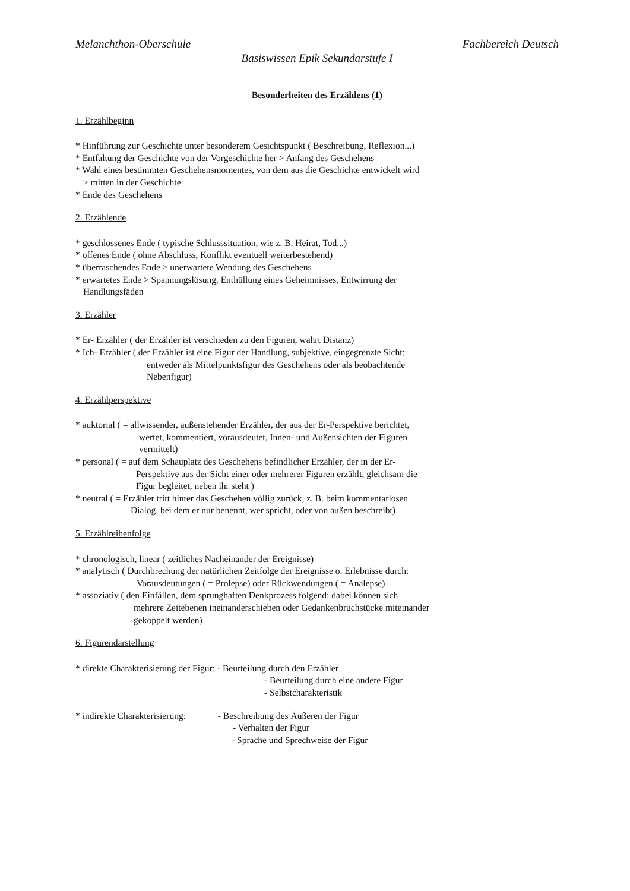Melanchthon-Oberschule Fachbereich Deutsch
Basiswissen Epik Sekundarstufe I
Besonderheiten des Erzählens (1)
1. Erzählbeginn
* Hinführung zur Geschichte unter besonderem Gesichtspunkt ( Beschreibung, Reflexion...)
* Entfaltung der Geschichte von der Vorgeschichte her > Anfang des Geschehens
* Wahl eines bestimmten Geschehensmomentes, von dem aus die Geschichte entwickelt wird
> mitten in der Geschichte
* Ende des Geschehens
2. Erzählende
* geschlossenes Ende ( typische Schlusssituation, wie z. B. Heirat, Tod...)
* offenes Ende ( ohne Abschluss, Konflikt eventuell weiterbestehend)
* überraschendes Ende > unerwartete Wendung des Geschehens
* erwartetes Ende > Spannungslösung, Enthüllung eines Geheimnisses, Entwirrung der
Handlungsfäden
3. Erzähler
* Er- Erzähler ( der Erzähler ist verschieden zu den Figuren, wahrt Distanz)
* Ich- Erzähler ( der Erzähler ist eine Figur der Handlung, subjektive, eingegrenzte Sicht:
entweder als Mittelpunktsfigur des Geschehens oder als beobachtende
Nebenfigur)
4. Erzählperspektive
* auktorial ( = allwissender, außenstehender Erzähler, der aus der Er-Perspektive berichtet,
wertet, kommentiert, vorausdeutet, Innen- und Außensichten der Figuren
vermittelt)
* personal ( = auf dem Schauplatz des Geschehens befindlicher Erzähler, der in der Er-
Perspektive aus der Sicht einer oder mehrerer Figuren erzählt, gleichsam die
Figur begleitet, neben ihr steht )
* neutral ( = Erzähler tritt hinter das Geschehen völlig zurück, z. B. beim kommentarlosen
Dialog, bei dem er nur benennt, wer spricht, oder von außen beschreibt)
5. Erzählreihenfolge
* chronologisch, linear ( zeitliches Nacheinander der Ereignisse)
* analytisch ( Durchbrechung der natürlichen Zeitfolge der Ereignisse o. Erlebnisse durch:
Vorausdeutungen ( = Prolepse) oder Rückwendungen ( = Analepse)
* assoziativ ( den Einfällen, dem sprunghaften Denkprozess folgend; dabei können sich
mehrere Zeitebenen ineinanderschieben oder Gedankenbruchstücke miteinander
gekoppelt werden)
6. Figurendarstellung
* direkte Charakterisierung der Figur: - Beurteilung durch den Erzähler
- Beurteilung durch eine andere Figur
- Selbstcharakteristik
* indirekte Charakterisierung: - Beschreibung des Äußeren der Figur
- Verhalten der Figur
- Sprache und Sprechweise der Figur